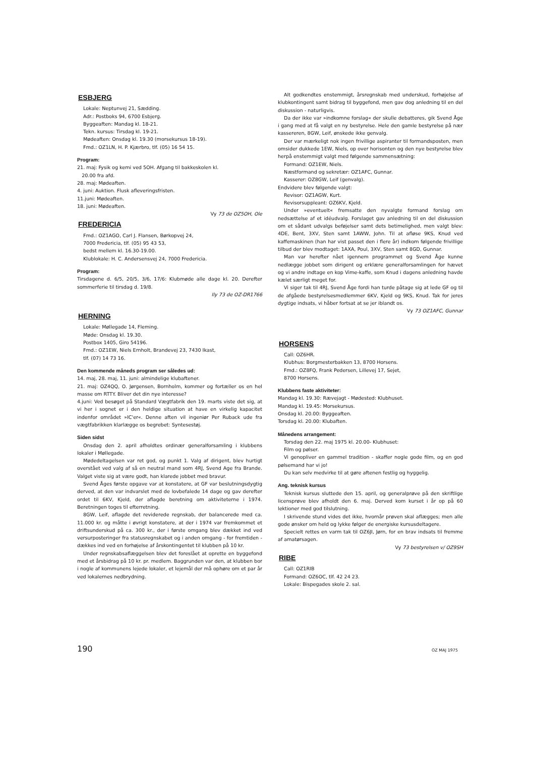ESBJERG
Lokale: Neptunvej 21, Sædding.
Adr.: Postboks 94, 6700 Esbjerg.
Byggeaften: Mandag kl. 18-21.
Tekn. kursus: Tirsdag kl. 19-21.
Mødeaften: Onsdag kl. 19.30 (morsekursus 18-19).
Fmd.: OZ1LN, H. P. Kjærbro, tlf. (05) 16 54 15.
Program:
21. maj: Fysik og kemi ved 5OH. Afgang til bakkeskolen kl.
20.00 fra afd.
28. maj: Mødeaften.
4. juni: Auktion. Flusk afleveringsfristen.
11.juni: Mødeaften.
18. juni: Mødeaften.
Vy 73 de OZ5OH, Ole
FREDERICIA
Fmd.: OZ1AGO, Carl J. Flansen, Børkopvej 24,
7000 Fredericia, tlf. (05) 95 43 53,
bedst mellem kl. 16.30-19.00.
Klublokale: H. C. Andersensvej 24, 7000 Fredericia.
Program:
Tirsdagene d. 6/5, 20/5, 3/6, 17/6: Klubmøde alle dage kl. 20. Derefter sommerferie til tirsdag d. 19/8.
Ily 73 de OZ-DR1766
HERNING
Lokale: Møllegade 14, Fleming.
Møde: Onsdag kl. 19.30.
Postbox 1405, Giro 54196.
Fmd.: OZ1EW, Niels Ernholt, Brandevej 23, 7430 Ikast,
tlf. (07) 14 73 16.
Den kommende måneds program ser således ud:
14. maj, 28. maj, 11. juni: almindelige klubaftener.
21. maj: OZ4QQ, O. Jørgensen, Bornholm, kommer og fortæller os en hel masse om RTTY. Bliver det din nye interesse?
4.juni: Ved besøget på Standard Vægtfabrik den 19. marts viste det sig, at vi her i sognet er i den heldige situation at have en virkelig kapacitet indenfor området »IC'er«. Denne aften vil ingeniør Per Ruback ude fra vægtfabrikken klarlægge os begrebet: Syntesestøj.
Siden sidst
Onsdag den 2. april afholdtes ordinær generalforsamling i klubbens lokaler i Møllegade.
Mødedeltagelsen var ret god, og punkt 1. Valg af dirigent, blev hurtigt overstået ved valg af så en neutral mand som 4RJ, Svend Age fra Brande. Valget viste sig at være godt, han klarede jobbet med bravur.
Svend Åges første opgave var at konstatere, at GF var beslutningsdygtig derved, at den var indvarslet med de lovbefalede 14 dage og gav derefter ordet til 6KV, Kjeld, der aflagde beretning om aktiviteterne i 1974. Beretningen toges til efterretning.
8GW, Leif, aflagde det reviderede regnskab, der balancerede med ca. 11.000 kr. og måtte i øvrigt konstatere, at der i 1974 var fremkommet et driftsunderskud på ca. 300 kr., der i første omgang blev dækket ind ved versurposteringer fra statusregnskabet og i anden omgang - for fremtiden - dækkes ind ved en forhøjelse af årskontingentet til klubben på 10 kr.
Under regnskabsaflæggelsen blev det foreslået at oprette en byggefond med et årsbidrag på 10 kr. pr. medlem. Baggrunden var den, at klubben bor i nogle af kommunens lejede lokaler, et lejemål der må ophøre om et par år ved lokalernes nedbrydning.
Alt godkendtes enstemmigt, årsregnskab med underskud, forhøjelse af klubkontingent samt bidrag til byggefond, men gav dog anledning til en del diskussion - naturligvis.
Da der ikke var »indkomne forslag« der skulle debatteres, gik Svend Åge i gang med at få valgt en ny bestyrelse. Hele den gamle bestyrelse på nær kassereren, 8GW, Leif, ønskede ikke genvalg.
Der var mærkeligt nok ingen frivillige aspiranter til formandsposten, men omsider dukkede 1EW, Niels, op over horisonten og den nye bestyrelse blev herpå enstemmigt valgt med følgende sammensætning:
Formand: OZ1EW, Niels.
Næstformand og sekretær: OZ1AFC, Gunnar.
Kasserer: OZ8GW, Leif (genvalg).
Endvidere blev følgende valgt:
Revisor: OZ1AGW, Kurt.
Revisorsuppleant: OZ6KV, Kjeld.
Under »eventuelt« fremsatte den nyvalgte formand forslag om nedsættelse af et idéudvalg. Forslaget gav anledning til en del diskussion om et sådant udvalgs beføjelser samt dets betimelighed, men valgt blev: 4DE, Bent, 3XV, Sten samt 1AWW, John. Til at afløse 9KS, Knud ved kaffemaskinen (han har vist passet den i flere år) indkom følgende frivillige tilbud der blev modtaget: 1AXA, Poul, 3XV, Sten samt 8GD, Gunnar.
Man var herefter nået igennem programmet og Svend Åge kunne nedlægge jobbet som dirigent og erklære generalforsamlingen for hævet og vi andre indtage en kop Vime-kaffe, som Knud i dagens anledning havde kælet særligt meget for.
Vi siger tak til 4RJ, Svend Åge fordi han turde påtage sig at lede GF og til de afgåede bestyrelsesmedlemmer 6KV, Kjeld og 9KS, Knud. Tak for jeres dygtige indsats, vi håber fortsat at se jer iblandt os.
Vy 73 OZ1AFC, Gunnar
HORSENS
Call: OZ6HR.
Klubhus: Borgmesterbakken 13, 8700 Horsens.
Fmd.: OZ8FQ, Frank Pedersen, Lillevej 17, Sejet,
8700 Horsens.
Klubbens faste aktiviteter:
Mandag kl. 19.30: Rævejagt - Mødested: Klubhuset.
Mandag kl. 19.45: Morsekursus.
Onsdag kl. 20.00: Byggeaften.
Torsdag kl. 20.00: Klubaften.
Månedens arrangement:
Torsdag den 22. maj 1975 kl. 20.00- Klubhuset:
Film og pølser.
Vi genopliver en gammel tradition - skaffer nogle gode film, og en god pølsemand har vi jo!
Du kan selv medvirke til at gøre aftenen festlig og hyggelig.
Ang. teknisk kursus
Teknisk kursus sluttede den 15. april, og generalprøve på den skriftlige licensprøve blev afholdt den 6. maj. Derved kom kurset i år op på 60 lektioner med god tilslutning.
I skrivende stund vides det ikke, hvornår prøven skal aflægges; men alle gode ønsker om held og lykke følger de energiske kursusdeltagere.
Specielt rettes en varm tak til OZ6JI, Jørn, for en brav indsats til fremme af amatørsagen.
Vy 73 bestyrelsen v/ OZ9SH
RIBE
Call: OZ1RIB
Formand: OZ6OC, tlf. 42 24 23.
Lokale: Bispegades skole 2. sal.
190 OZ MAJ 1975